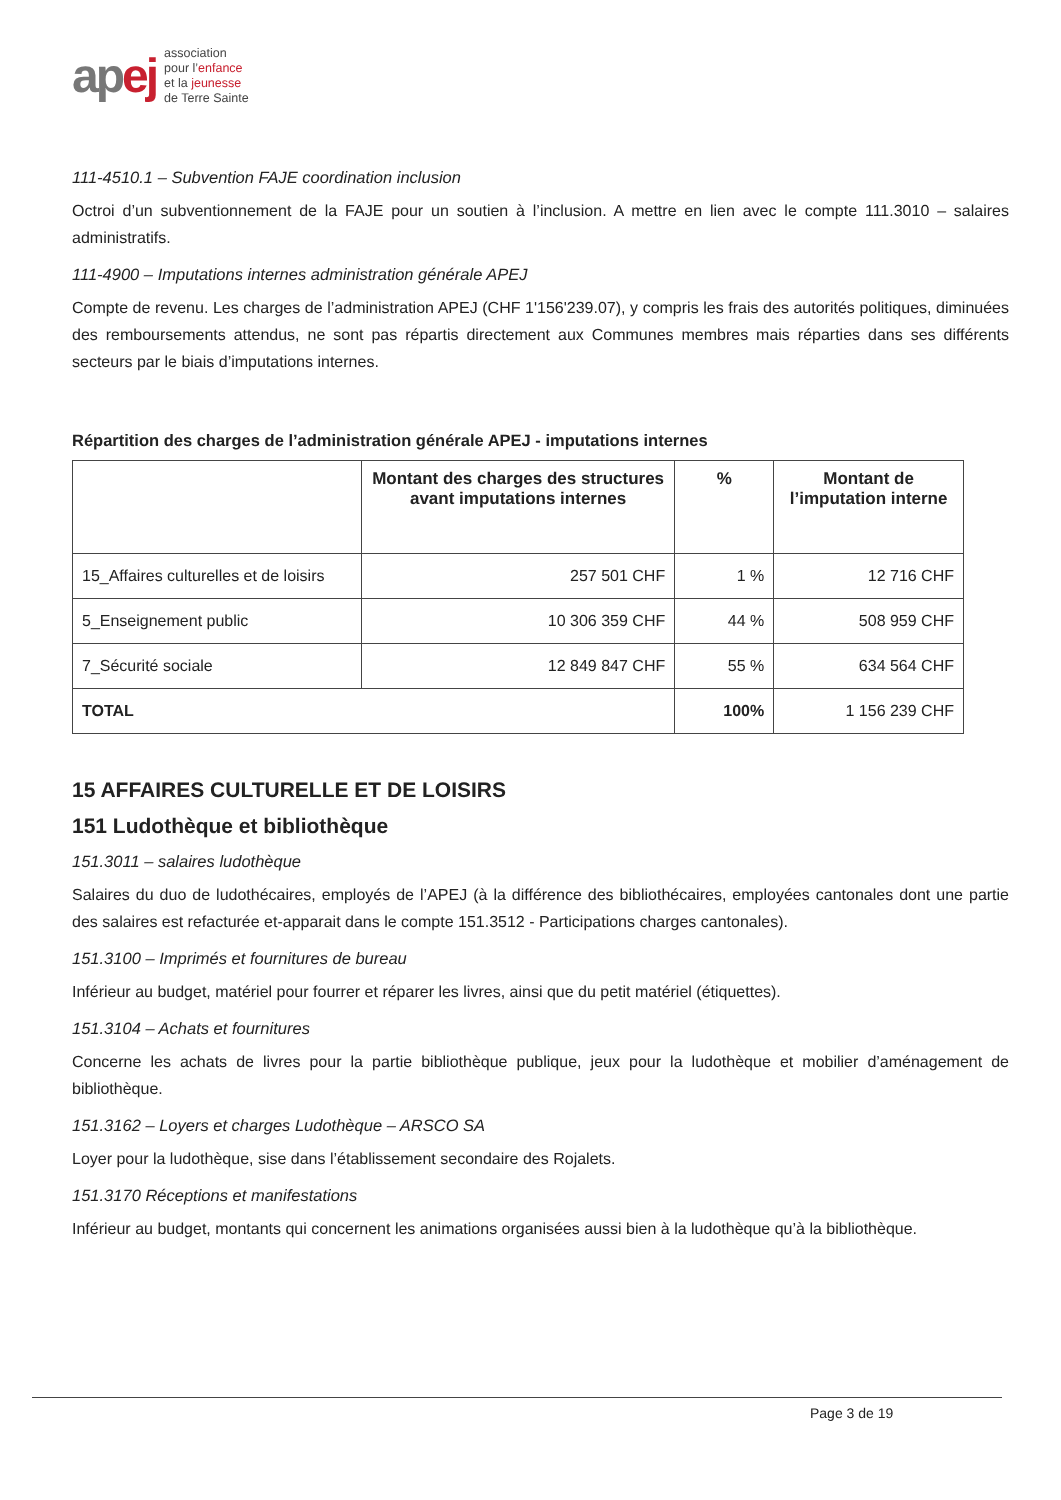apej
association
pour l’enfance
et la jeunesse
de Terre Sainte
111-4510.1 – Subvention FAJE coordination inclusion
Octroi d’un subventionnement de la FAJE pour un soutien à l’inclusion. A mettre en lien avec le compte 111.3010 – salaires administratifs.
111-4900 – Imputations internes administration générale APEJ
Compte de revenu. Les charges de l’administration APEJ (CHF 1'156'239.07), y compris les frais des autorités politiques, diminuées des remboursements attendus, ne sont pas répartis directement aux Communes membres mais réparties dans ses différents secteurs par le biais d’imputations internes.
Répartition des charges de l’administration générale APEJ - imputations internes
| | Montant des charges des structures avant imputations internes | % | Montant de l’imputation interne |
| --- | --- | --- | --- |
| 15_Affaires culturelles et de loisirs | 257 501 CHF | 1 % | 12 716 CHF |
| 5_Enseignement public | 10 306 359 CHF | 44 % | 508 959 CHF |
| 7_Sécurité sociale | 12 849 847 CHF | 55 % | 634 564 CHF |
| TOTAL | | 100% | 1 156 239 CHF |
15 AFFAIRES CULTURELLE ET DE LOISIRS
151 Ludothèque et bibliothèque
151.3011 – salaires ludothèque
Salaires du duo de ludothécaires, employés de l’APEJ (à la différence des bibliothécaires, employées cantonales dont une partie des salaires est refacturée et-apparait dans le compte 151.3512 - Participations charges cantonales).
151.3100 – Imprimés et fournitures de bureau
Inférieur au budget, matériel pour fourrer et réparer les livres, ainsi que du petit matériel (étiquettes).
151.3104 – Achats et fournitures
Concerne les achats de livres pour la partie bibliothèque publique, jeux pour la ludothèque et mobilier d’aménagement de bibliothèque.
151.3162 – Loyers et charges Ludothèque – ARSCO SA
Loyer pour la ludothèque, sise dans l’établissement secondaire des Rojalets.
151.3170 Réceptions et manifestations
Inférieur au budget, montants qui concernent les animations organisées aussi bien à la ludothèque qu’à la bibliothèque.
Page 3 de 19